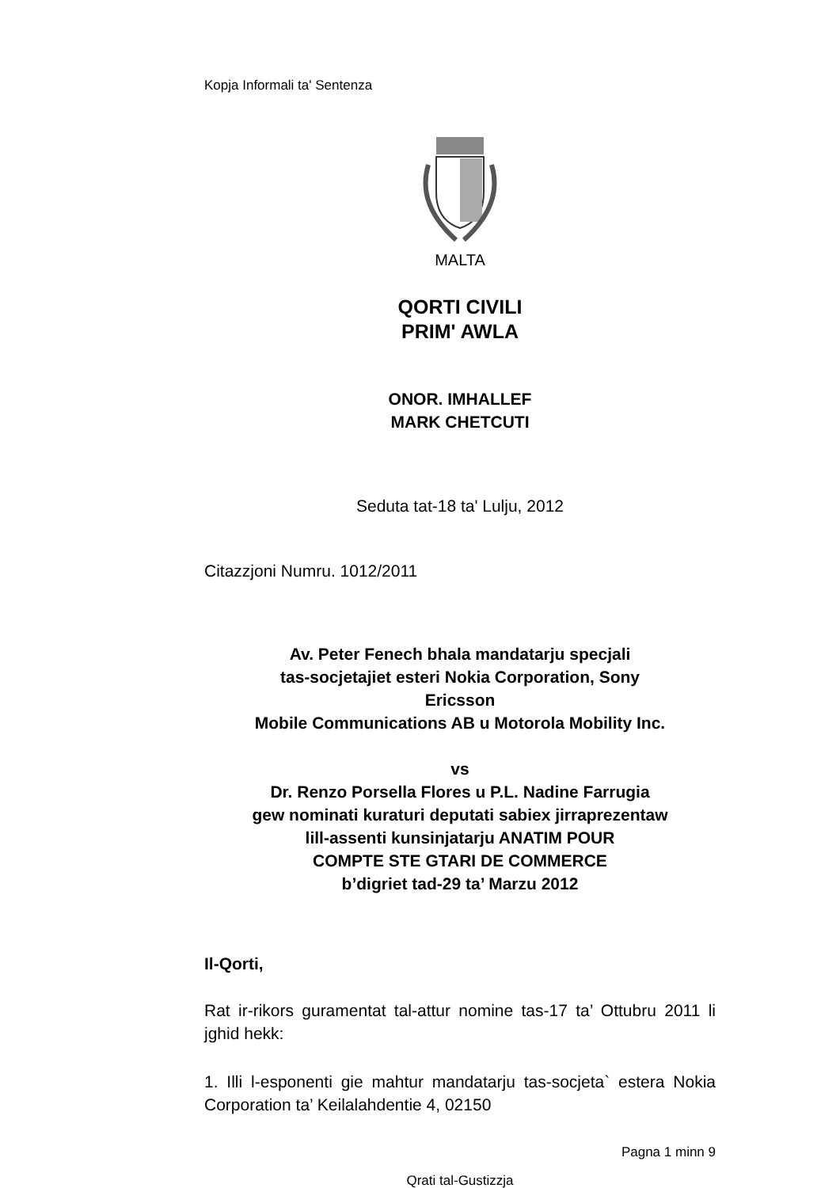Kopja Informali ta' Sentenza
MALTA
QORTI CIVILI
PRIM' AWLA
ONOR. IMHALLEF
MARK CHETCUTI
Seduta tat-18 ta' Lulju, 2012
Citazzjoni Numru. 1012/2011
Av. Peter Fenech bhala mandatarju specjali
tas-socjetajiet esteri Nokia Corporation, Sony
Ericsson
Mobile Communications AB u Motorola Mobility Inc.
vs
Dr. Renzo Porsella Flores u P.L. Nadine Farrugia
gew nominati kuraturi deputati sabiex jirraprezentaw
lill-assenti kunsinjatarju ANATIM POUR
COMPTE STE GTARI DE COMMERCE
b’digriet tad-29 ta’ Marzu 2012
Il-Qorti,
Rat ir-rikors guramentat tal-attur nomine tas-17 ta’ Ottubru 2011 li jghid hekk:
1. Illi l-esponenti gie mahtur mandatarju tas-socjeta` estera Nokia Corporation ta’ Keilalahdentie 4, 02150
Pagna 1 minn 9
Qrati tal-Gustizzja